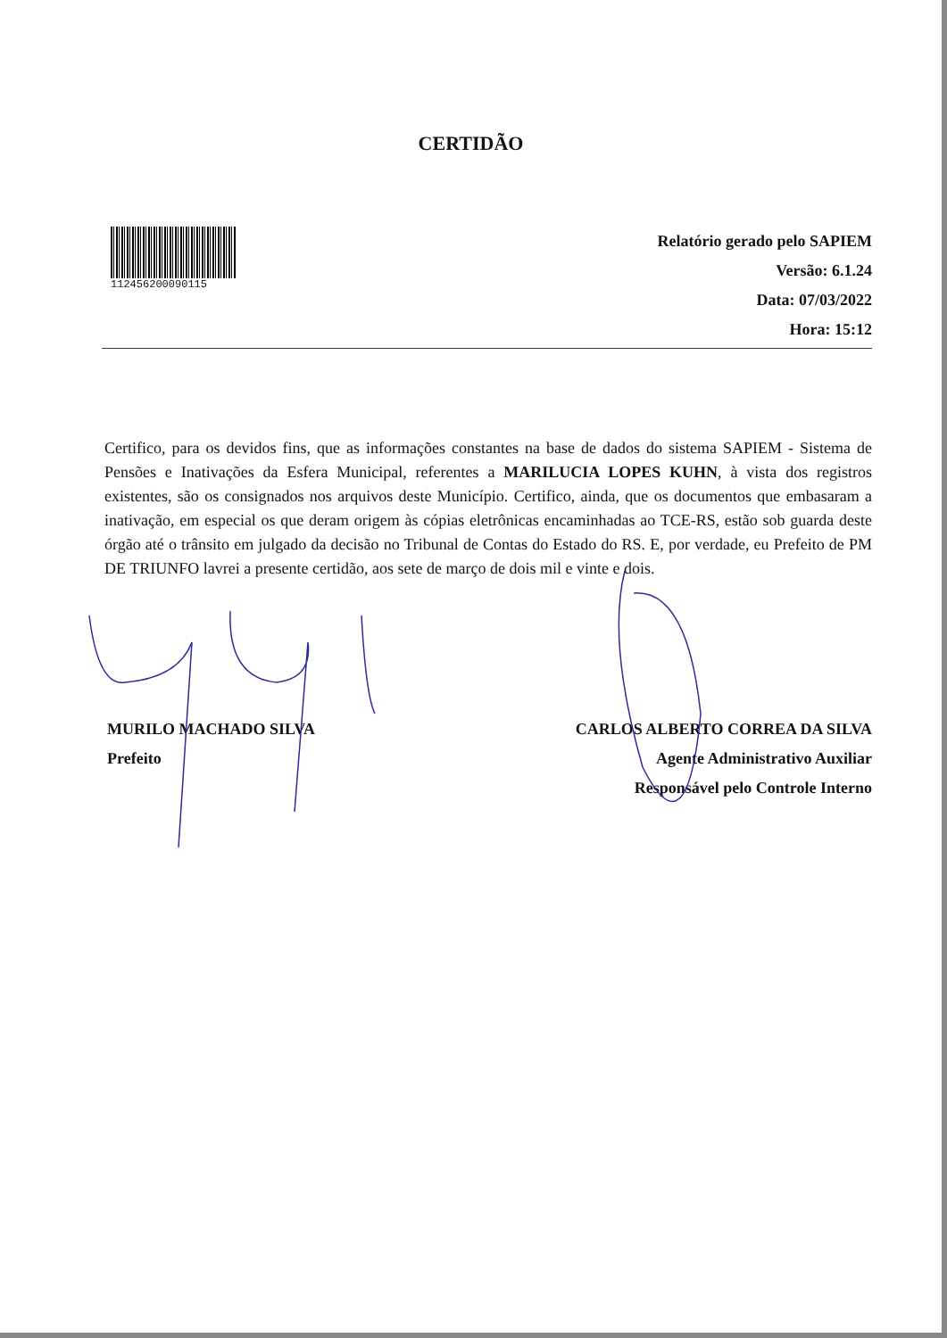CERTIDÃO
112456200090115
Relatório gerado pelo SAPIEM
Versão: 6.1.24
Data: 07/03/2022
Hora: 15:12
Certifico, para os devidos fins, que as informações constantes na base de dados do sistema SAPIEM - Sistema de Pensões e Inativações da Esfera Municipal, referentes a MARILUCIA LOPES KUHN, à vista dos registros existentes, são os consignados nos arquivos deste Município. Certifico, ainda, que os documentos que embasaram a inativação, em especial os que deram origem às cópias eletrônicas encaminhadas ao TCE-RS, estão sob guarda deste órgão até o trânsito em julgado da decisão no Tribunal de Contas do Estado do RS. E, por verdade, eu Prefeito de PM DE TRIUNFO lavrei a presente certidão, aos sete de março de dois mil e vinte e dois.
MURILO MACHADO SILVA
Prefeito
CARLOS ALBERTO CORREA DA SILVA
Agente Administrativo Auxiliar
Responsável pelo Controle Interno